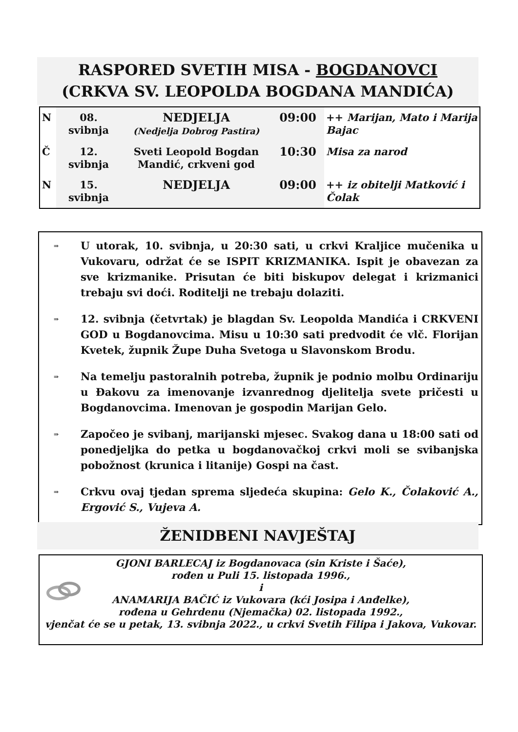RASPORED SVETIH MISA - BOGDANOVCI
(CRKVA SV. LEOPOLDA BOGDANA MANDIĆA)
| N | 08. svibnja | NEDJELJA (Nedjelja Dobrog Pastira) | 09:00 | ++ Marijan, Mato i Marija Bajac |
| Č | 12. svibnja | Sveti Leopold Bogdan Mandić, crkveni god | 10:30 | Misa za narod |
| N | 15. svibnja | NEDJELJA | 09:00 | ++ iz obitelji Matković i Čolak |
⇒ U utorak, 10. svibnja, u 20:30 sati, u crkvi Kraljice mučenika u Vukovaru, održat će se ISPIT KRIZMANIKA. Ispit je obavezan za sve krizmanike. Prisutan će biti biskupov delegat i krizmanici trebaju svi doći. Roditelji ne trebaju dolaziti.
⇒ 12. svibnja (četvrtak) je blagdan Sv. Leopolda Mandića i CRKVENI GOD u Bogdanovcima. Misu u 10:30 sati predvodit će vlč. Florijan Kvetek, župnik Župe Duha Svetoga u Slavonskom Brodu.
⇒ Na temelju pastoralnih potreba, župnik je podnio molbu Ordinariju u Đakovu za imenovanje izvanrednog djelitelja svete pričesti u Bogdanovcima. Imenovan je gospodin Marijan Gelo.
⇒ Započeo je svibanj, marijanski mjesec. Svakog dana u 18:00 sati od ponedjeljka do petka u bogdanovačkoj crkvi moli se svibanjska pobožnost (krunica i litanije) Gospi na čast.
⇒ Crkvu ovaj tjedan sprema sljedeća skupina: Gelo K., Čolaković A., Ergović S., Vujeva A.
ŽENIDBENI NAVJEŠTAJ
GJONI BARLECAJ iz Bogdanovaca (sin Kriste i Šaće),
rođen u Puli 15. listopada 1996.,
i
ANAMARIJA BAČIĆ iz Vukovara (kći Josipa i Anđelke),
rođena u Gehrdenu (Njemačka) 02. listopada 1992.,
vjenčat će se u petak, 13. svibnja 2022., u crkvi Svetih Filipa i Jakova, Vukovar.